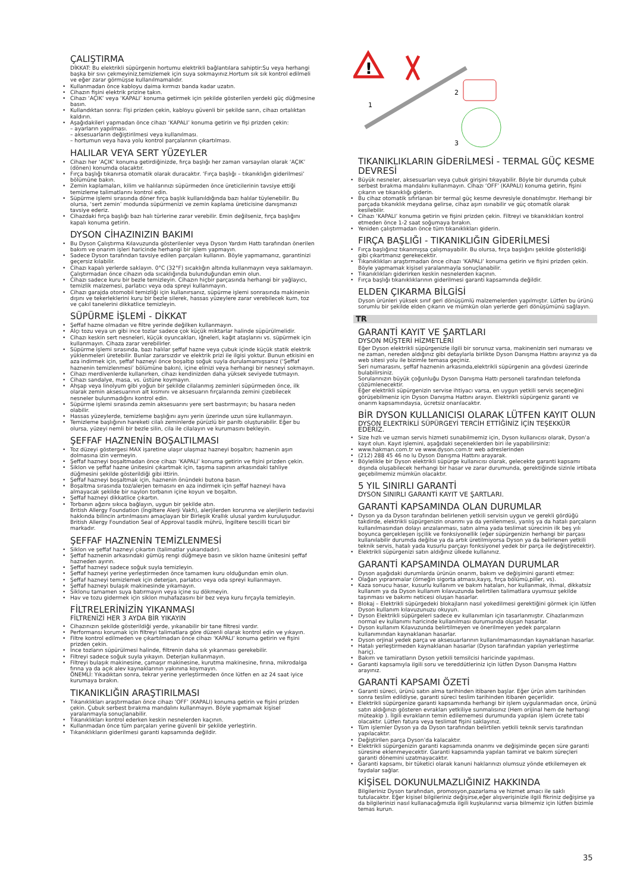ÇALIŞTIRMA
DİKKAT: Bu elektrikli süpürgenin hortumu elektrikli bağlantılara sahiptir:Su veya herhangi başka bir sıvı çekmeyiniz,temizlemek için suya sokmayınız.Hortum sık sık kontrol edilmeli ve eğer zarar görmüşse kullanılmamalıdır.
Kullanmadan önce kabloyu daima kırmızı banda kadar uzatın.
Cihazın fişini elektrik prizine takın.
Cihazı ‘AÇIK’ veya ‘KAPALI’ konuma getirmek için şekilde gösterilen yerdeki güç düğmesine basın.
Kullandıktan sonra: Fişi prizden çekin, kabloyu güvenli bir şekilde sarın, cihazı ortalıktan kaldırın.
Aşağıdakileri yapmadan önce cihazı ‘KAPALI’ konuma getirin ve fişi prizden çekin:
– ayarların yapılması.
– aksesuarların değiştirilmesi veya kullanılması.
– hortumun veya hava yolu kontrol parçalarının çıkartılması.
HALILAR VEYA SERT YÜZEYLER
Cihazı her ‘AÇIK’ konuma getirdiğinizde, fırça başlığı her zaman varsayılan olarak ‘AÇIK’ (dönen) konumda olacaktır.
Fırça başlığı tıkanırsa otomatik olarak duracaktır. ‘Fırça başlığı – tıkanıklığın giderilmesi’ bölümüne bakın.
Zemin kaplamaları, kilim ve halılarınızı süpürmeden önce üreticilerinin tavsiye ettiği temizleme talimatlarını kontrol edin.
Süpürme işlemi sırasında döner fırça başlık kullanıldığında bazı halılar tüylenebilir. Bu olursa, ‘sert zemin’ modunda süpürmenizi ve zemin kaplama üreticisine danışmanızı tavsiye ederiz.
Cihazdaki fırça başlığı bazı halı türlerine zarar verebilir. Emin değilseniz, fırça başlığını kapalı konuma getirin.
DYSON CİHAZINIZIN BAKIMI
Bu Dyson Çalıştırma Kılavuzunda gösterilenler veya Dyson Yardım Hattı tarafından önerilen bakım ve onarım işleri haricinde herhangi bir işlem yapmayın.
Sadece Dyson tarafından tavsiye edilen parçaları kullanın. Böyle yapmamanız, garantinizi geçersiz kılabilir.
Cihazı kapalı yerlerde saklayın. 0°C (32°F) sıcaklığın altında kullanmayın veya saklamayın. Çalıştırmadan önce cihazın oda sıcaklığında bulunduğundan emin olun.
Cihazı sadece kuru bir bezle temizleyin. Cihazın hiçbir parçasında herhangi bir yağlayıcı, temizlik malzemesi, parlatıcı veya oda spreyi kullanmayın.
Cihazı garajda otomobil temizliği için kullanırsanız, süpürme işlemi sonrasında makinenin dışını ve tekerleklerini kuru bir bezle silerek, hassas yüzeylere zarar verebilecek kum, toz ve çakıl tanelerini dikkatlice temizleyin.
SÜPÜRME İŞLEMİ - DİKKAT
Şeffaf hazne olmadan ve filtre yerinde değilken kullanmayın.
Alçı tozu veya un gibi ince tozlar sadece çok küçük miktarlar halinde süpürülmelidir.
Cihazı keskin sert nesneleri, küçük oyuncakları, iğneleri, kağıt ataşlarını vs. süpürmek için kullanmayın. Cihaza zarar verebilirler.
Süpürme işlemi sırasında, bazı halılar şeffaf hazne veya çubuk içinde küçük statik elektrik yüklenmeleri üretebilir. Bunlar zararsızdır ve elektrik prizi ile ilgisi yoktur. Bunun etkisini en aza indirmek için, şeffaf hazneyi önce boşaltıp soğuk suyla durulamamışsanız (‘Şeffaf haznenin temizlenmesi’ bölümüne bakın), içine elinizi veya herhangi bir nesneyi sokmayın.
Cihazı merdivenlerde kullanırken, cihazı kendinizden daha yüksek seviyede tutmayın.
Cihazı sandalye, masa, vs. üstüne koymayın.
Ahşap veya linolyum gibi yoğun bir şekilde cilalanmış zeminleri süpürmeden önce, ilk olarak zemin aksesuarının alt kısmını ve aksesuarın fırçalarında zemini çizebilecek nesneler bulunmadığını kontrol edin.
Süpürme işlemi sırasında zemin aksesuarını yere sert bastırmayın; bu hasara neden olabilir.
Hassas yüzeylerde, temizleme başlığını aynı yerin üzerinde uzun süre kullanmayın.
Temizleme başlığının hareketi cilalı zeminlerde pürüzlü bir parıltı oluşturabilir. Eğer bu olursa, yüzeyi nemli bir bezle silin, cila ile cilalayın ve kurumasını bekleyin.
ŞEFFAF HAZNENİN BOŞALTILMASI
Toz düzeyi göstergesi MAX işaretine ulaşır ulaşmaz hazneyi boşaltın; haznenin aşırı dolmasına izin vermeyin.
Şeffaf hazneyi boşaltmadan önce cihazı ‘KAPALI’ konuma getirin ve fişini prizden çekin.
Siklon ve şeffaf hazne ünitesini çıkartmak için, taşıma sapının arkasındaki tahliye düğmesini şekilde gösterildiği gibi ittirin.
Şeffaf hazneyi boşaltmak için, haznenin önündeki butona basın.
Boşaltma sırasında toz/alerjen temasını en aza indirmek için şeffaf hazneyi hava almayacak şekilde bir naylon torbanın içine koyun ve boşaltın.
Şeffaf hazneyi dikkatlice çıkartın.
Torbanın ağzını sıkıca bağlayın, uygun bir şekilde atın.
British Allergy Foundation (İngiltere Alerji Vakfı), alerjilerden korunma ve alerjilerin tedavisi hakkında bilincin artırılmasını amaçlayan bir Birleşik Krallık ulusal yardım kuruluşudur. British Allergy Foundation Seal of Approval tasdik mührü, İngiltere tescilli ticari bir markadır.
ŞEFFAF HAZNENİN TEMİZLENMESİ
Siklon ve şeffaf hazneyi çıkartın (talimatlar yukarıdadır).
Şeffaf haznenin arkasındaki gümüş rengi düğmeye basın ve siklon hazne ünitesini şeffaf hazneden ayırın.
Şeffaf hazneyi sadece soğuk suyla temizleyin.
Şeffaf hazneyi yerine yerleştirmeden önce tamamen kuru olduğundan emin olun.
Şeffaf hazneyi temizlemek için deterjan, parlatıcı veya oda spreyi kullanmayın.
Şeffaf hazneyi bulaşık makinesinde yıkamayın.
Siklonu tamamen suya batırmayın veya içine su dökmeyin.
Hav ve tozu gidermek için siklon muhafazasını bir bez veya kuru fırçayla temizleyin.
FİLTRELERİNİZİN YIKANMASI
FİLTRENİZİ HER 3 AYDA BİR YIKAYIN
Cihazınızın şekilde gösterildiği yerde, yıkanabilir bir tane filtresi vardır.
Performansı korumak için filtreyi talimatlara göre düzenli olarak kontrol edin ve yıkayın.
Filtre kontrol edilmeden ve çıkartılmadan önce cihazı ‘KAPALI’ konuma getirin ve fişini prizden çekin.
İnce tozların süpürülmesi halinde, filtrenin daha sık yıkanması gerekebilir.
Filtreyi sadece soğuk suyla yıkayın. Deterjan kullanmayın.
Filtreyi bulaşık makinesine, çamaşır makinesine, kurutma makinesine, fırına, mikrodalga fırına ya da açık alev kaynaklarının yakınına koymayın.
ÖNEMLİ: Yıkadıktan sonra, tekrar yerine yerleştirmeden önce lütfen en az 24 saat iyice kurumaya bırakın.
TIKANIKLIĞIN ARAŞTIRILMASI
Tıkanıklıkları araştırmadan önce cihazı ‘OFF’ (KAPALI) konuma getirin ve fişini prizden çekin. Çubuk serbest bırakma mandalını kullanmayın. Böyle yapmamak kişisel yaralanmayla sonuçlanabilir.
Tıkanıklıkları kontrol ederken keskin nesnelerden kaçının.
Kullanmadan önce tüm parçaları yerine güvenli bir şekilde yerleştirin.
Tıkanıklıkların giderilmesi garanti kapsamında değildir.
!
2
1
3
TIKANIKLIKLARIN GİDERİLMESİ - TERMAL GÜÇ KESME DEVRESİ
Büyük nesneler, aksesuarları veya çubuk girişini tıkayabilir. Böyle bir durumda çubuk serbest bırakma mandalını kullanmayın. Cihazı ‘OFF’ (KAPALI) konuma getirin, fişini çıkarın ve tıkanıklığı giderin.
Bu cihaz otomatik sıfırlanan bir termal güç kesme devresiyle donatılmıştır. Herhangi bir parçada tıkanıklık meydana gelirse, cihaz aşırı ısınabilir ve güç otomatik olarak kesilebilir.
Cihazı ‘KAPALI’ konuma getirin ve fişini prizden çekin. Filtreyi ve tıkanıklıkları kontrol etmeden önce 1-2 saat soğumaya bırakın.
Yeniden çalıştırmadan önce tüm tıkanıklıkları giderin.
FIRÇA BAŞLIĞI - TIKANIKLIĞIN GİDERİLMESİ
Fırça başlığınız tıkanmışsa çalışmayabilir. Bu olursa, fırça başlığını şekilde gösterildiği gibi çıkartmanız gerekecektir.
Tıkanıklıkları araştırmadan önce cihazı ‘KAPALI’ konuma getirin ve fişini prizden çekin. Böyle yapmamak kişisel yaralanmayla sonuçlanabilir.
Tıkanıklıkları giderirken keskin nesnelerden kaçının.
Fırça başlığı tıkanıklıklarının giderilmesi garanti kapsamında değildir.
ELDEN ÇIKARMA BİLGİSİ
Dyson ürünleri yüksek sınıf geri dönüşümlü malzemelerden yapılmıştır. Lütfen bu ürünü sorumlu bir şekilde elden çıkarın ve mümkün olan yerlerde geri dönüşümünü sağlayın.
TR
GARANTİ KAYIT VE ŞARTLARI
DYSON MÜŞTERİ HİZMETLERİ
Eğer Dyson elektrikli süpürgenizle ilgili bir sorunuz varsa, makinenizin seri numarası ve ne zaman, nereden aldığınız gibi detaylarla birlikte Dyson Danışma Hattını arayınız ya da web sitesi yolu ile bizimle temasa geçiniz.
Seri numarasını, şeffaf haznenin arkasında,elektrikli süpürgenin ana gövdesi üzerinde bulabilirsiniz.
Sorularınızın büyük çoğunluğu Dyson Danışma Hattı personeli tarafından telefonda çözümlenecektir.
Eğer elektrikli süpürgenizin servise ihtiyacı varsa, en uygun yetkili servis seçeneğini görüşebilmeniz için Dyson Danışma Hattını arayın. Elektrikli süpürgeniz garanti ve onarım kapsamındaysa, ücretsiz onarılacaktır.
BİR DYSON KULLANICISI OLARAK LÜTFEN KAYIT OLUN
DYSON ELEKTRİKLİ SÜPÜRGEYİ TERCİH ETTİĞİNİZ İÇİN TEŞEKKÜR EDERİZ.
Size hızlı ve uzman servis hizmeti sunabilmemiz için, Dyson kullanıcısı olarak, Dyson’a kayıt olun. Kayıt işlemini, aşağıdaki seçeneklerden biri ile yapabilirsiniz:
www.hakman.com.tr ve www.dyson.com.tr web adreslerinden
(212) 288 45 46 no lu Dyson Danışma Hattını arayarak.
Böylelikle bir Dyson elektrikli süpürge kullanıcısı olarak, gelecekte garanti kapsamı dışında oluşabilecek herhangi bir hasar ve zarar durumunda, gerektiğinde sizinle irtibata geçebilmemiz mümkün olacaktır.
5 YIL SINIRLI GARANTİ
DYSON SINIRLI GARANTİ KAYIT VE ŞARTLARI.
GARANTİ KAPSAMINDA OLAN DURUMLAR
Dyson ya da Dyson tarafından belirlenen yetkili servisin uygun ve gerekli gördüğü takdirde, elektrikli süpürgenizin onarımı ya da yenilenmesi, yanlış ya da hatalı parçaların kullanılmasından dolayı arızalanması, satın alma yada teslimat sürecinin ilk beş yılı boyunca gerçekleşen işçilik ve fonksiyonellik (eğer süpürgenizin herhangi bir parçası kullanılabilir durumda değilse ya da artık üretilmiyorsa Dyson ya da belirlenen yetkili teknik servis, hatalı yada kusurlu parçayı fonksiyonel yedek bir parça ile değiştirecektir).
Elektrikli süpürgenizi satın aldığınız ülkede kullanınız.
GARANTİ KAPSAMINDA OLMAYAN DURUMLAR
Dyson aşağıdaki durumlarda ürünün onarım, bakım ve değişimini garanti etmez:
Olağan yıpranmalar (örneğin sigorta atması,kayış, fırça bölümü,piller, vs).
Kaza sonucu hasar, kusurlu kullanım ve bakım hataları, hor kullanmak, ihmal, dikkatsiz kullanım ya da Dyson kullanım kılavuzunda belirtilen talimatlara uyumsuz şekilde taşınması ve bakımı neticesi oluşan hasarlar.
Blokaj – Elektrikli süpürgedeki blokajların nasıl yokedilmesi gerektiğini görmek için lütfen Dyson kullanım kılavuzunuzu okuyun.
Dyson Elektrikli süpürgeleri sadece ev kullanımları için tasarlanmıştır. Cihazlarımızın normal ev kullanımı haricinde kullanılması durumunda oluşan hasarlar.
Dyson kullanım Kılavuzunda belirtilmeyen ve önerilmeyen yedek parçaların kullanımından kaynaklanan hasarlar.
Dyson orjinal yedek parça ve aksesuarlarının kullanılmamasından kaynaklanan hasarlar.
Hatalı yerleştirmeden kaynaklanan hasarlar (Dyson tarafından yapılan yerleştirme hariç).
Bakım ve tamiratların Dyson yetkili temsilcisi haricinde yapılması.
Garanti kapsamıyla ilgili soru ve tereddütleriniz için lütfen Dyson Danışma Hattını arayınız.
GARANTİ KAPSAMI ÖZETİ
Garanti süreci, ürünü satın alma tarihinden itibaren başlar. Eğer ürün alım tarihinden sonra teslim edildiyse, garanti süreci teslim tarihinden itibaren geçerlidir.
Elektrikli süpürgenize garanti kapsamında herhangi bir işlem uygulanmadan once, ürünü satın aldığınızı gösteren evrakları yetkiliye sunmalısınız (Hem orijinal hem de herhangi müteakip ). İlgili evrakların temin edilememesi durumunda yapılan işlem ücrete tabi olacaktır. Lütfen fatura veya teslimat fişini saklayınız.
Tüm işlemler Dyson ya da Dyson tarafından belirtilen yetkili teknik servis tarafından yapılacaktır.
Değiştirilen parça Dyson’da kalacaktır.
Elektrikli süpürgenizin garanti kapsamında onarımı ve değişiminde geçen süre garanti süresine eklenmeyecektir. Garanti kapsamında yapılan tamirat ve bakım süreçleri garanti dönemini uzatmayacaktır.
Garanti kapsamı, bir tüketici olarak kanuni haklarınızı olumsuz yönde etkilemeyen ek faydalar sağlar.
KİŞİSEL DOKUNULMAZLIĞINIZ HAKKINDA
Bilgileriniz Dyson tarafından, promosyon,pazarlama ve hizmet amacı ile saklı tutulacaktır. Eğer kişisel bilgileriniz değişirse,eğer alışverişinizle ilgili fikriniz değişirse ya da bilgilerinizi nasıl kullanacağımızla ilgili kuşkularınız varsa bilmemiz için lütfen bizimle temas kurun.
35